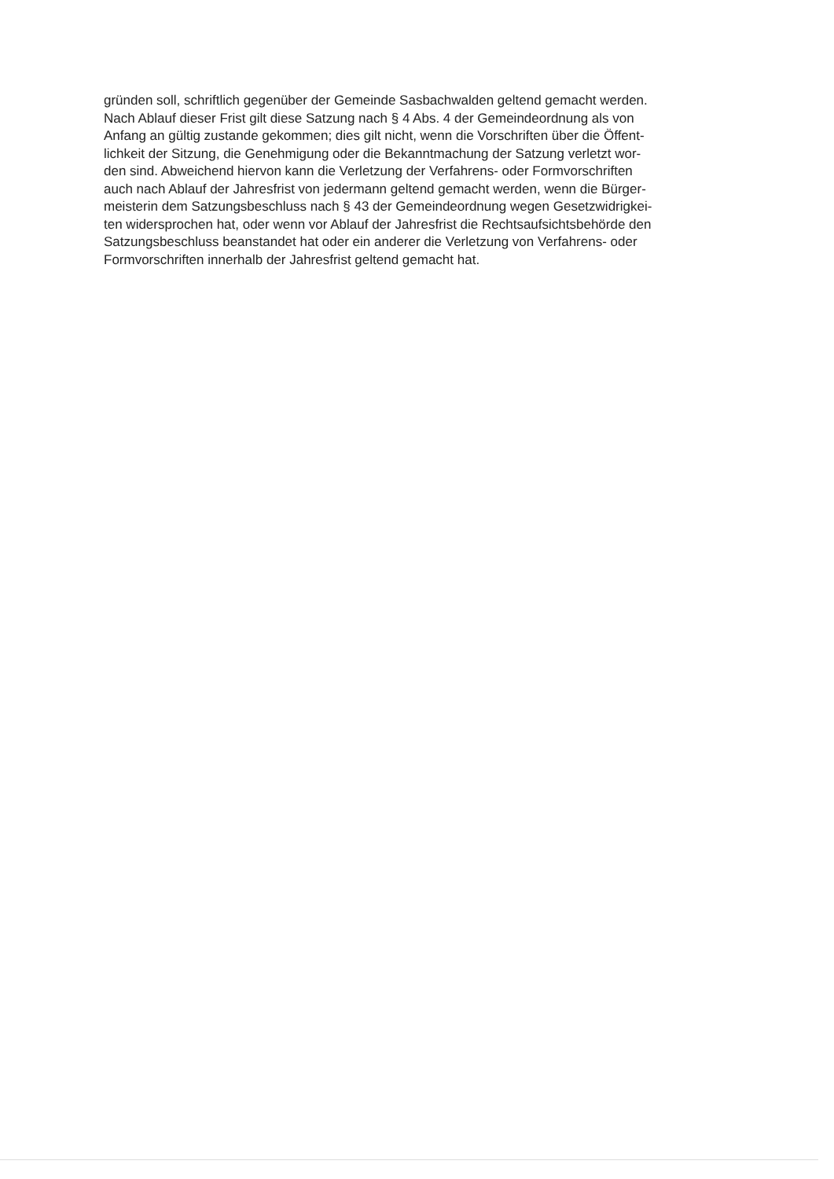gründen soll, schriftlich gegenüber der Gemeinde Sasbachwalden geltend gemacht werden.
Nach Ablauf dieser Frist gilt diese Satzung nach § 4 Abs. 4 der Gemeindeordnung als von
Anfang an gültig zustande gekommen; dies gilt nicht, wenn die Vorschriften über die Öffent-
lichkeit der Sitzung, die Genehmigung oder die Bekanntmachung der Satzung verletzt wor-
den sind. Abweichend hiervon kann die Verletzung der Verfahrens- oder Formvorschriften
auch nach Ablauf der Jahresfrist von jedermann geltend gemacht werden, wenn die Bürger-
meisterin dem Satzungsbeschluss nach § 43 der Gemeindeordnung wegen Gesetzwidrigkei-
ten widersprochen hat, oder wenn vor Ablauf der Jahresfrist die Rechtsaufsichtsbehörde den
Satzungsbeschluss beanstandet hat oder ein anderer die Verletzung von Verfahrens- oder
Formvorschriften innerhalb der Jahresfrist geltend gemacht hat.